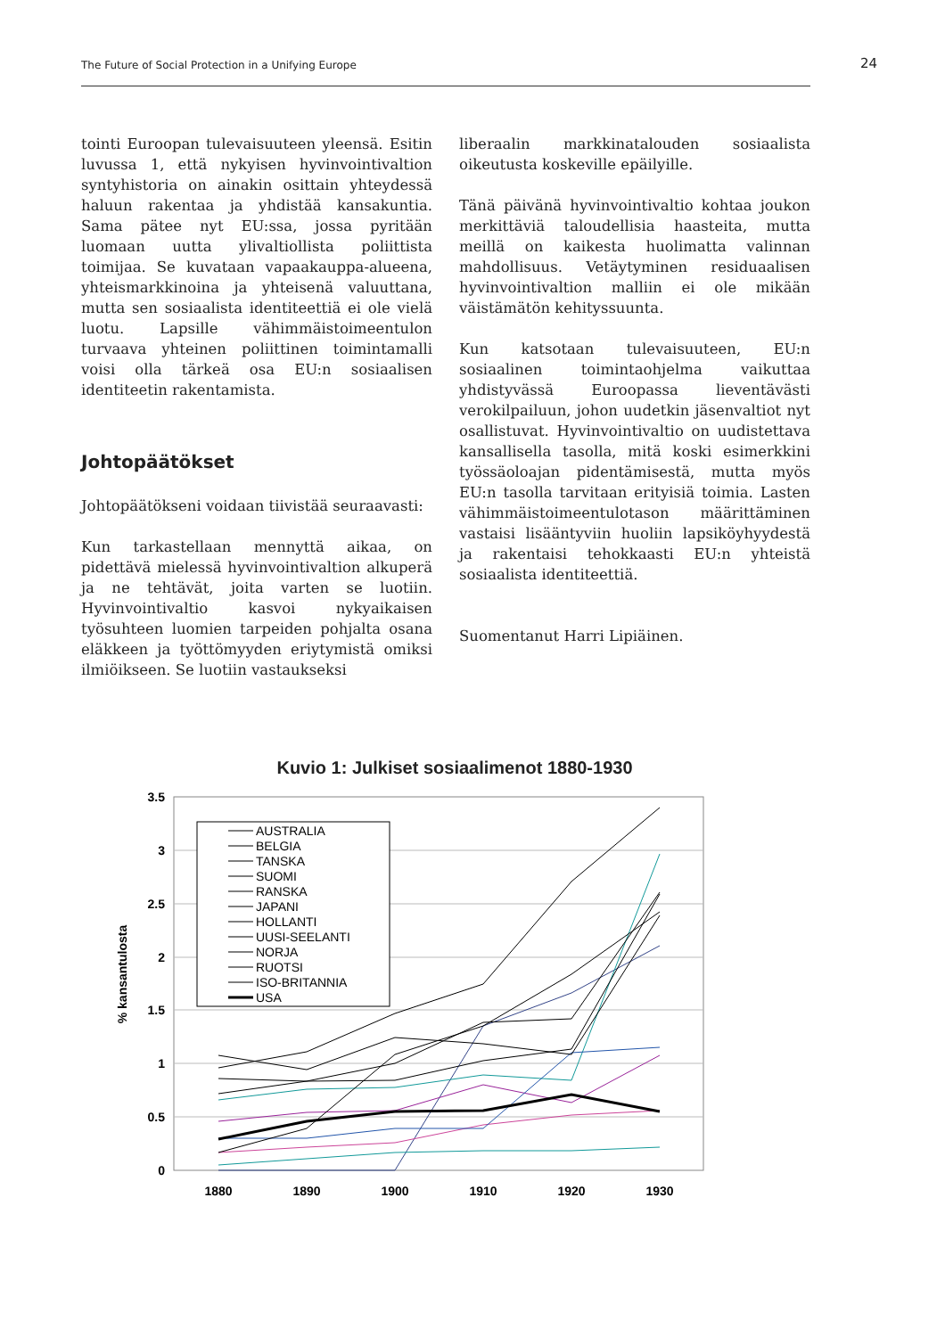The Future of Social Protection in a Unifying Europe 24
tointi Euroopan tulevaisuuteen yleensä. Esitin luvussa 1, että nykyisen hyvinvointivaltion syntyhistoria on ainakin osittain yhteydessä haluun rakentaa ja yhdistää kansakuntia. Sama pätee nyt EU:ssa, jossa pyritään luomaan uutta ylivaltiollista poliittista toimijaa. Se kuvataan vapaakauppa-alueena, yhteismarkkinoina ja yhteisenä valuuttana, mutta sen sosiaalista identiteettiä ei ole vielä luotu. Lapsille vähimmäistoimeentulon turvaava yhteinen poliittinen toimintamalli voisi olla tärkeä osa EU:n sosiaalisen identiteetin rakentamista.
Johtopäätökset
Johtopäätökseni voidaan tiivistää seuraavasti:
Kun tarkastellaan mennyttä aikaa, on pidettävä mielessä hyvinvointivaltion alkuperä ja ne tehtävät, joita varten se luotiin. Hyvinvointivaltio kasvoi nykyaikaisen työsuhteen luomien tarpeiden pohjalta osana eläkkeen ja työttömyyden eriytymistä omiksi ilmiöikseen. Se luotiin vastaukseksi
liberaalin markkinatalouden sosiaalista oikeutusta koskeville epäilyille.
Tänä päivänä hyvinvointivaltio kohtaa joukon merkittäviä taloudellisia haasteita, mutta meillä on kaikesta huolimatta valinnan mahdollisuus. Vetäytyminen residuaalisen hyvinvointivaltion malliin ei ole mikään väistämätön kehityssuunta.
Kun katsotaan tulevaisuuteen, EU:n sosiaalinen toimintaohjelma vaikuttaa yhdistyvässä Euroopassa lieventävästi verokilpailuun, johon uudetkin jäsenvaltiot nyt osallistuvat. Hyvinvointivaltio on uudistettava kansallisella tasolla, mitä koski esimerkkini työssäoloajan pidentämisestä, mutta myös EU:n tasolla tarvitaan erityisiä toimia. Lasten vähimmäistoimeentulotason määrittäminen vastaisi lisääntyviin huoliin lapsiköyhyydestä ja rakentaisi tehokkaasti EU:n yhteistä sosiaalista identiteettiä.
Suomentanut Harri Lipiäinen.
Kuvio 1: Julkiset sosiaalimenot 1880-1930
3.5
3
2.5
2
1.5
1
0.5
0
1880
1890
1900
1910
1920
1930
% kansantulosta
AUSTRALIA
BELGIA
TANSKA
SUOMI
RANSKA
JAPANI
HOLLANTI
UUSI-SEELANTI
NORJA
RUOTSI
ISO-BRITANNIA
USA